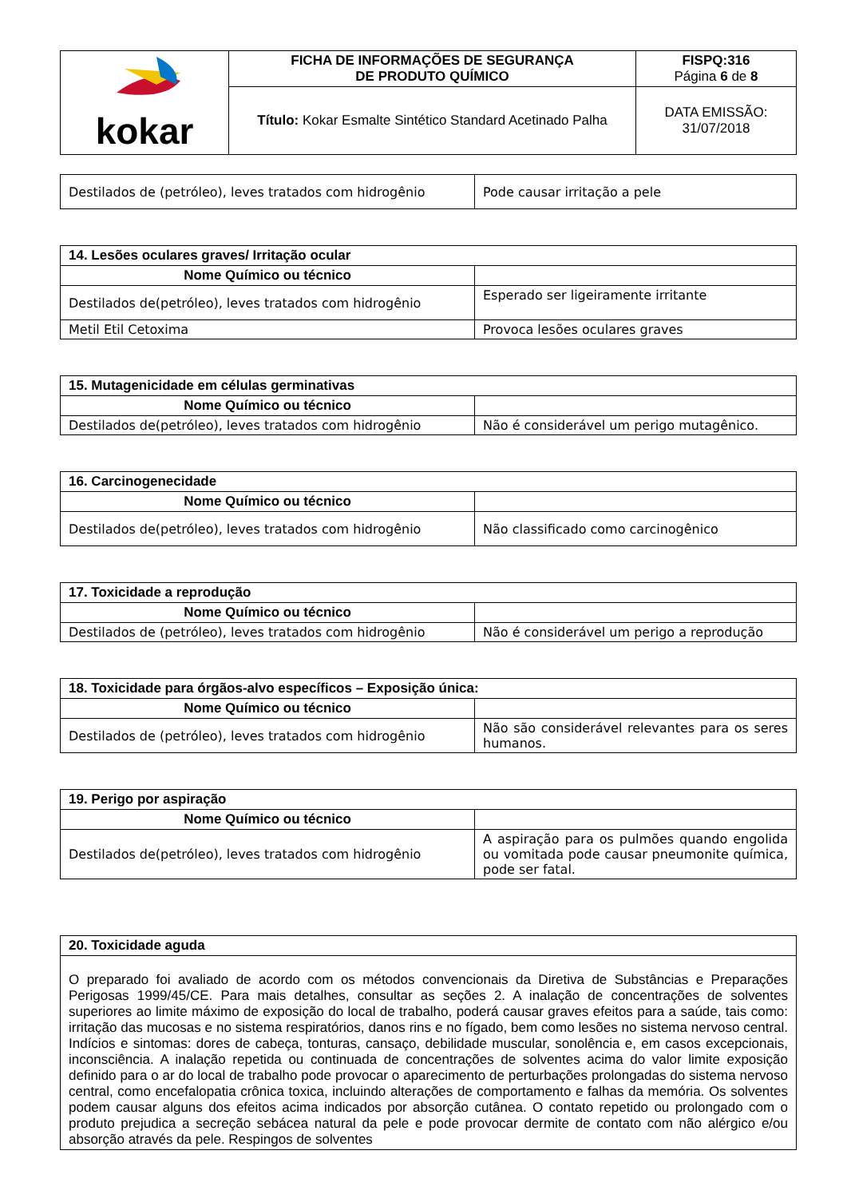| kokar | FICHA DE INFORMAÇÕES DE SEGURANÇA DE PRODUTO QUÍMICO | FISPQ:316 Página 6 de 8 |
| | Título: Kokar Esmalte Sintético Standard Acetinado Palha | DATA EMISSÃO: 31/07/2018 |
| Destilados de (petróleo), leves tratados com hidrogênio | Pode causar irritação a pele |
| 14. Lesões oculares graves/ Irritação ocular | |
| --- | --- |
| Nome Químico ou técnico | |
| Destilados de(petróleo), leves tratados com hidrogênio | Esperado ser ligeiramente irritante |
| Metil Etil Cetoxima | Provoca lesões oculares graves |
| 15. Mutagenicidade em células germinativas | |
| --- | --- |
| Nome Químico ou técnico | |
| Destilados de(petróleo), leves tratados com hidrogênio | Não é considerável um perigo mutagênico. |
| 16. Carcinogenecidade | |
| --- | --- |
| Nome Químico ou técnico | |
| Destilados de(petróleo), leves tratados com hidrogênio | Não classificado como carcinogênico |
| 17. Toxicidade a reprodução | |
| --- | --- |
| Nome Químico ou técnico | |
| Destilados de (petróleo), leves tratados com hidrogênio | Não é considerável um perigo a reprodução |
| 18. Toxicidade para órgãos-alvo específicos – Exposição única: | |
| --- | --- |
| Nome Químico ou técnico | |
| Destilados de (petróleo), leves tratados com hidrogênio | Não são considerável relevantes para os seres humanos. |
| 19. Perigo por aspiração | |
| --- | --- |
| Nome Químico ou técnico | |
| Destilados de(petróleo), leves tratados com hidrogênio | A aspiração para os pulmões quando engolida ou vomitada pode causar pneumonite química, pode ser fatal. |
| 20. Toxicidade aguda |
| --- |
| O preparado foi avaliado de acordo com os métodos convencionais da Diretiva de Substâncias e Preparações Perigosas 1999/45/CE. Para mais detalhes, consultar as seções 2. A inalação de concentrações de solventes superiores ao limite máximo de exposição do local de trabalho, poderá causar graves efeitos para a saúde, tais como: irritação das mucosas e no sistema respiratórios, danos rins e no fígado, bem como lesões no sistema nervoso central. Indícios e sintomas: dores de cabeça, tonturas, cansaço, debilidade muscular, sonolência e, em casos excepcionais, inconsciência. A inalação repetida ou continuada de concentrações de solventes acima do valor limite exposição definido para o ar do local de trabalho pode provocar o aparecimento de perturbações prolongadas do sistema nervoso central, como encefalopatia crônica toxica, incluindo alterações de comportamento e falhas da memória. Os solventes podem causar alguns dos efeitos acima indicados por absorção cutânea. O contato repetido ou prolongado com o produto prejudica a secreção sebácea natural da pele e pode provocar dermite de contato com não alérgico e/ou absorção através da pele. Respingos de solventes |